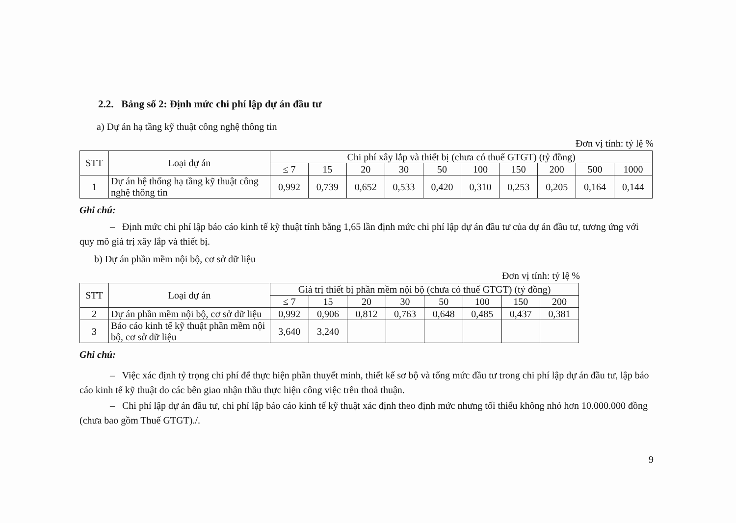2.2. Bảng số 2: Định mức chi phí lập dự án đầu tư
a) Dự án hạ tầng kỹ thuật công nghệ thông tin
Đơn vị tính: tỷ lệ %
| STT | Loại dự án | Chi phí xây lắp và thiết bị (chưa có thuế GTGT) (tỷ đồng) | | | | | | | | | |
| --- | --- | --- | --- | --- | --- | --- | --- | --- | --- | --- | --- |
| | | ≤ 7 | 15 | 20 | 30 | 50 | 100 | 150 | 200 | 500 | 1000 |
| 1 | Dự án hệ thống hạ tầng kỹ thuật công nghệ thông tin | 0,992 | 0,739 | 0,652 | 0,533 | 0,420 | 0,310 | 0,253 | 0,205 | 0,164 | 0,144 |
Ghi chú:
– Định mức chi phí lập báo cáo kinh tế kỹ thuật tính bằng 1,65 lần định mức chi phí lập dự án đầu tư của dự án đầu tư, tương ứng với quy mô giá trị xây lắp và thiết bị.
b) Dự án phần mềm nội bộ, cơ sở dữ liệu
Đơn vị tính: tỷ lệ %
| STT | Loại dự án | Giá trị thiết bị phần mềm nội bộ (chưa có thuế GTGT) (tỷ đồng) | | | | | | | |
| --- | --- | --- | --- | --- | --- | --- | --- | --- | --- |
| | | ≤ 7 | 15 | 20 | 30 | 50 | 100 | 150 | 200 |
| 2 | Dự án phần mềm nội bộ, cơ sở dữ liệu | 0,992 | 0,906 | 0,812 | 0,763 | 0,648 | 0,485 | 0,437 | 0,381 |
| 3 | Báo cáo kinh tế kỹ thuật phần mềm nội bộ, cơ sở dữ liệu | 3,640 | 3,240 | | | | | | |
Ghi chú:
– Việc xác định tỷ trọng chi phí để thực hiện phần thuyết minh, thiết kế sơ bộ và tổng mức đầu tư trong chi phí lập dự án đầu tư, lập báo cáo kinh tế kỹ thuật do các bên giao nhận thầu thực hiện công việc trên thoả thuận.
– Chi phí lập dự án đầu tư, chi phí lập báo cáo kinh tế kỹ thuật xác định theo định mức nhưng tối thiểu không nhỏ hơn 10.000.000 đồng (chưa bao gồm Thuế GTGT)./.
9